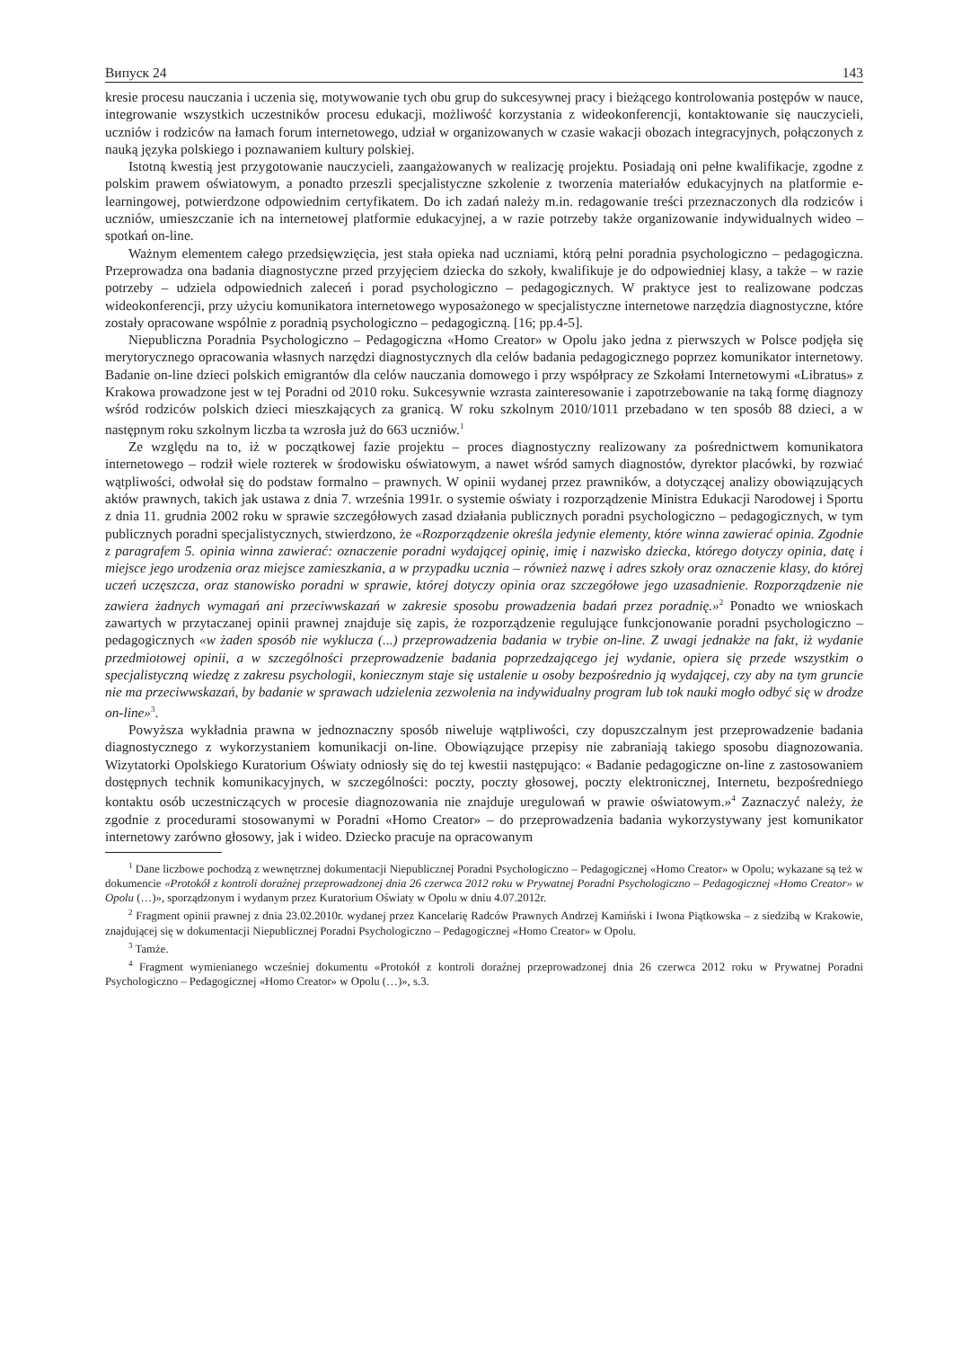Випуск 24 143
kresie procesu nauczania i uczenia się, motywowanie tych obu grup do sukcesywnej pracy i bieżącego kontrolowania postępów w nauce, integrowanie wszystkich uczestników procesu edukacji, możliwość korzystania z wideokonferencji, kontaktowanie się nauczycieli, uczniów i rodziców na łamach forum internetowego, udział w organizowanych w czasie wakacji obozach integracyjnych, połączonych z nauką języka polskiego i poznawaniem kultury polskiej.
Istotną kwestią jest przygotowanie nauczycieli, zaangażowanych w realizację projektu. Posiadają oni pełne kwalifikacje, zgodne z polskim prawem oświatowym, a ponadto przeszli specjalistyczne szkolenie z tworzenia materiałów edukacyjnych na platformie e-learningowej, potwierdzone odpowiednim certyfikatem. Do ich zadań należy m.in. redagowanie treści przeznaczonych dla rodziców i uczniów, umieszczanie ich na internetowej platformie edukacyjnej, a w razie potrzeby także organizowanie indywidualnych wideo – spotkań on-line.
Ważnym elementem całego przedsięwzięcia, jest stała opieka nad uczniami, którą pełni poradnia psychologiczno – pedagogiczna. Przeprowadza ona badania diagnostyczne przed przyjęciem dziecka do szkoły, kwalifikuje je do odpowiedniej klasy, a także – w razie potrzeby – udziela odpowiednich zaleceń i porad psychologiczno – pedagogicznych. W praktyce jest to realizowane podczas wideokonferencji, przy użyciu komunikatora internetowego wyposażonego w specjalistyczne internetowe narzędzia diagnostyczne, które zostały opracowane wspólnie z poradnią psychologiczno – pedagogiczną. [16; pp.4-5].
Niepubliczna Poradnia Psychologiczno – Pedagogiczna «Homo Creator» w Opolu jako jedna z pierwszych w Polsce podjęła się merytorycznego opracowania własnych narzędzi diagnostycznych dla celów badania pedagogicznego poprzez komunikator internetowy. Badanie on-line dzieci polskich emigrantów dla celów nauczania domowego i przy współpracy ze Szkołami Internetowymi «Libratus» z Krakowa prowadzone jest w tej Poradni od 2010 roku. Sukcesywnie wzrasta zainteresowanie i zapotrzebowanie na taką formę diagnozy wśród rodziców polskich dzieci mieszkających za granicą. W roku szkolnym 2010/1011 przebadano w ten sposób 88 dzieci, a w następnym roku szkolnym liczba ta wzrosła już do 663 uczniów.<sup>1</sup>
Ze względu na to, iż w początkowej fazie projektu – proces diagnostyczny realizowany za pośrednictwem komunikatora internetowego – rodził wiele rozterek w środowisku oświatowym, a nawet wśród samych diagnostów, dyrektor placówki, by rozwiać wątpliwości, odwołał się do podstaw formalno – prawnych. W opinii wydanej przez prawników, a dotyczącej analizy obowiązujących aktów prawnych, takich jak ustawa z dnia 7. września 1991r. o systemie oświaty i rozporządzenie Ministra Edukacji Narodowej i Sportu z dnia 11. grudnia 2002 roku w sprawie szczegółowych zasad działania publicznych poradni psychologiczno – pedagogicznych, w tym publicznych poradni specjalistycznych, stwierdzono, że «Rozporządzenie określa jedynie elementy, które winna zawierać opinia. Zgodnie z paragrafem 5. opinia winna zawierać: oznaczenie poradni wydającej opinię, imię i nazwisko dziecka, którego dotyczy opinia, datę i miejsce jego urodzenia oraz miejsce zamieszkania, a w przypadku ucznia – również nazwę i adres szkoły oraz oznaczenie klasy, do której uczeń uczęszcza, oraz stanowisko poradni w sprawie, której dotyczy opinia oraz szczegółowe jego uzasadnienie. Rozporządzenie nie zawiera żadnych wymagań ani przeciwwskazań w zakresie sposobu prowadzenia badań przez poradnię.»<sup>2</sup> Ponadto we wnioskach zawartych w przytaczanej opinii prawnej znajduje się zapis, że rozporządzenie regulujące funkcjonowanie poradni psychologiczno – pedagogicznych «w żaden sposób nie wyklucza (...) przeprowadzenia badania w trybie on-line. Z uwagi jednakże na fakt, iż wydanie przedmiotowej opinii, a w szczególności przeprowadzenie badania poprzedzającego jej wydanie, opiera się przede wszystkim o specjalistyczną wiedzę z zakresu psychologii, koniecznym staje się ustalenie u osoby bezpośrednio ją wydającej, czy aby na tym gruncie nie ma przeciwwskazań, by badanie w sprawach udzielenia zezwolenia na indywidualny program lub tok nauki mogło odbyć się w drodze on-line»<sup>3</sup>.
Powyższa wykładnia prawna w jednoznaczny sposób niweluje wątpliwości, czy dopuszczalnym jest przeprowadzenie badania diagnostycznego z wykorzystaniem komunikacji on-line. Obowiązujące przepisy nie zabraniają takiego sposobu diagnozowania. Wizytatorki Opolskiego Kuratorium Oświaty odniosły się do tej kwestii następująco: « Badanie pedagogiczne on-line z zastosowaniem dostępnych technik komunikacyjnych, w szczególności: poczty, poczty głosowej, poczty elektronicznej, Internetu, bezpośredniego kontaktu osób uczestniczących w procesie diagnozowania nie znajduje uregulowań w prawie oświatowym.»<sup>4</sup> Zaznaczyć należy, że zgodnie z procedurami stosowanymi w Poradni «Homo Creator» – do przeprowadzenia badania wykorzystywany jest komunikator internetowy zarówno głosowy, jak i wideo. Dziecko pracuje na opracowanym
<sup>1</sup> Dane liczbowe pochodzą z wewnętrznej dokumentacji Niepublicznej Poradni Psychologiczno – Pedagogicznej «Homo Creator» w Opolu; wykazane są też w dokumencie «Protokół z kontroli doraźnej przeprowadzonej dnia 26 czerwca 2012 roku w Prywatnej Poradni Psychologiczno – Pedagogicznej «Homo Creator» w Opolu (…)», sporządzonym i wydanym przez Kuratorium Oświaty w Opolu w dniu 4.07.2012r.
<sup>2</sup> Fragment opinii prawnej z dnia 23.02.2010r. wydanej przez Kancelarię Radców Prawnych Andrzej Kamiński i Iwona Piątkowska – z siedzibą w Krakowie, znajdującej się w dokumentacji Niepublicznej Poradni Psychologiczno – Pedagogicznej «Homo Creator» w Opolu.
<sup>3</sup> Tamże.
<sup>4</sup> Fragment wymienianego wcześniej dokumentu «Protokół z kontroli doraźnej przeprowadzonej dnia 26 czerwca 2012 roku w Prywatnej Poradni Psychologiczno – Pedagogicznej «Homo Creator» w Opolu (…)», s.3.